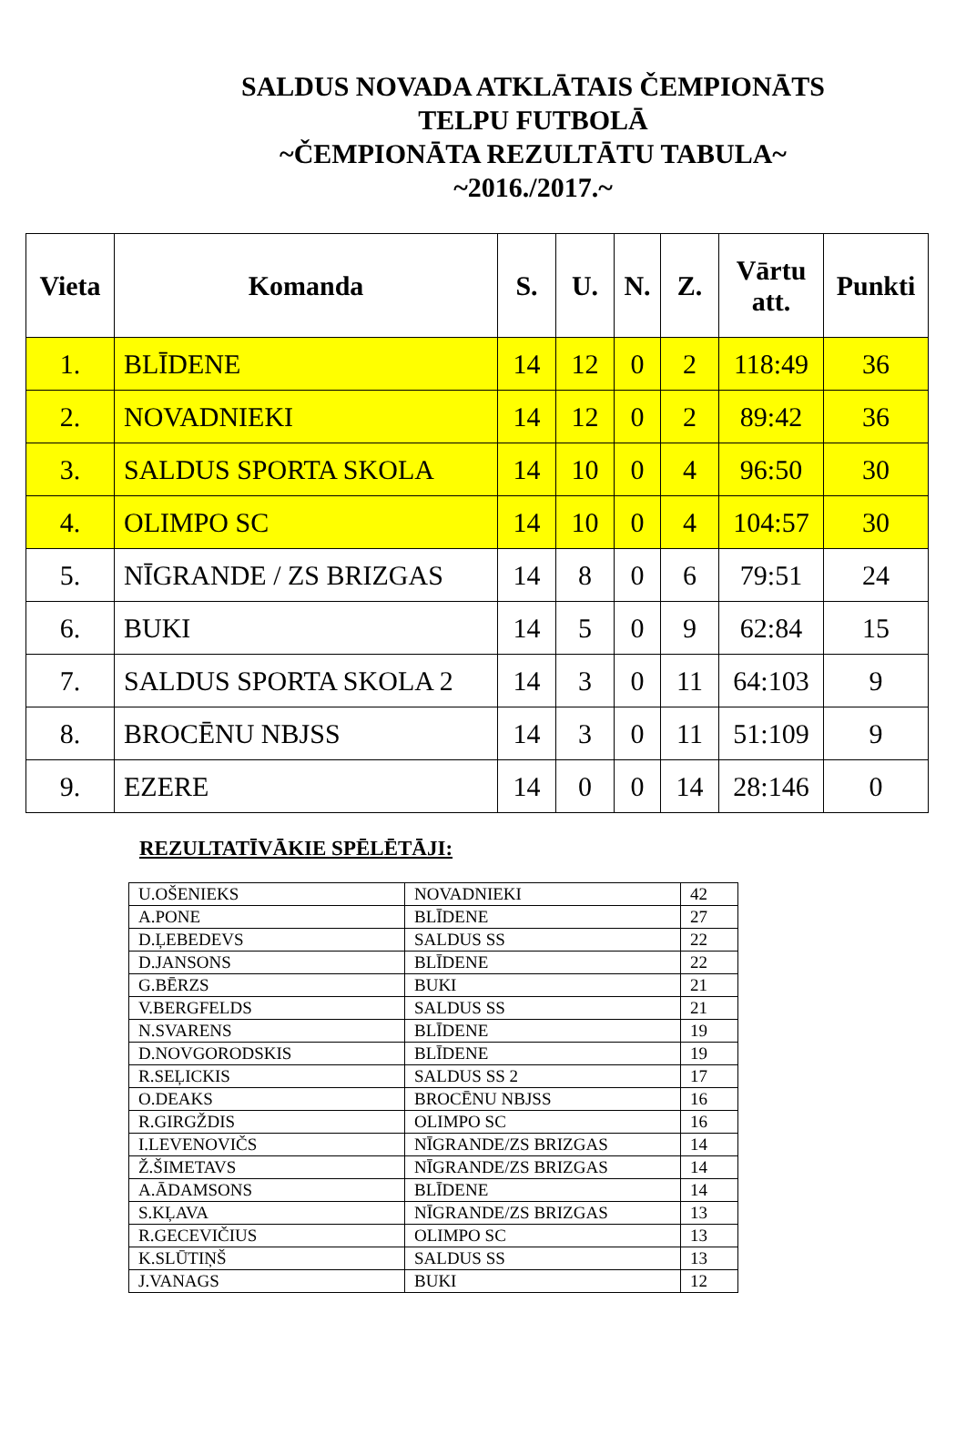SALDUS NOVADA ATKLĀTAIS ČEMPIONĀTS
TELPU FUTBOLĀ
~ČEMPIONĀTA REZULTĀTU TABULA~
~2016./2017.~
| Vieta | Komanda | S. | U. | N. | Z. | Vārtu att. | Punkti |
| --- | --- | --- | --- | --- | --- | --- | --- |
| 1. | BLĪDENE | 14 | 12 | 0 | 2 | 118:49 | 36 |
| 2. | NOVADNIEKI | 14 | 12 | 0 | 2 | 89:42 | 36 |
| 3. | SALDUS SPORTA SKOLA | 14 | 10 | 0 | 4 | 96:50 | 30 |
| 4. | OLIMPO SC | 14 | 10 | 0 | 4 | 104:57 | 30 |
| 5. | NĪGRANDE / ZS BRIZGAS | 14 | 8 | 0 | 6 | 79:51 | 24 |
| 6. | BUKI | 14 | 5 | 0 | 9 | 62:84 | 15 |
| 7. | SALDUS SPORTA SKOLA 2 | 14 | 3 | 0 | 11 | 64:103 | 9 |
| 8. | BROCĒNU NBJSS | 14 | 3 | 0 | 11 | 51:109 | 9 |
| 9. | EZERE | 14 | 0 | 0 | 14 | 28:146 | 0 |
REZULTATĪVĀKIE SPĒLĒTĀJI:
| U.OŠENIEKS | NOVADNIEKI | 42 |
| A.PONE | BLĪDENE | 27 |
| D.ĻEBEDEVS | SALDUS SS | 22 |
| D.JANSONS | BLĪDENE | 22 |
| G.BĒRZS | BUKI | 21 |
| V.BERGFELDS | SALDUS SS | 21 |
| N.SVARENS | BLĪDENE | 19 |
| D.NOVGORODSKIS | BLĪDENE | 19 |
| R.SEĻICKIS | SALDUS SS 2 | 17 |
| O.DEAKS | BROCĒNU NBJSS | 16 |
| R.GIRGŽDIS | OLIMPO SC | 16 |
| I.LEVENOVIČS | NĪGRANDE/ZS BRIZGAS | 14 |
| Ž.ŠIMETAVS | NĪGRANDE/ZS BRIZGAS | 14 |
| A.ĀDAMSONS | BLĪDENE | 14 |
| S.KĻAVA | NĪGRANDE/ZS BRIZGAS | 13 |
| R.GECEVIČIUS | OLIMPO SC | 13 |
| K.SLŪTIŅŠ | SALDUS SS | 13 |
| J.VANAGS | BUKI | 12 |